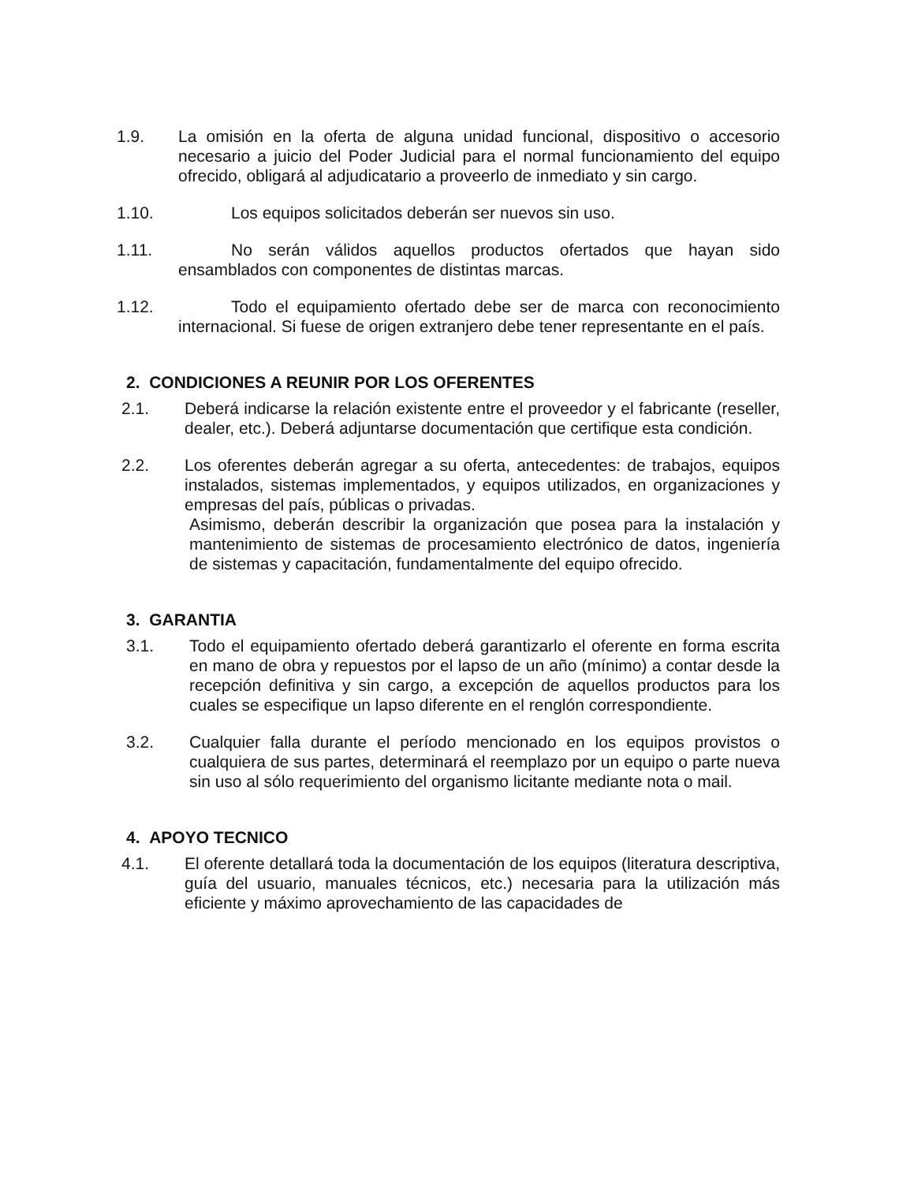1.9. La omisión en la oferta de alguna unidad funcional, dispositivo o accesorio necesario a juicio del Poder Judicial para el normal funcionamiento del equipo ofrecido, obligará al adjudicatario a proveerlo de inmediato y sin cargo.
1.10. Los equipos solicitados deberán ser nuevos sin uso.
1.11. No serán válidos aquellos productos ofertados que hayan sido ensamblados con componentes de distintas marcas.
1.12. Todo el equipamiento ofertado debe ser de marca con reconocimiento internacional. Si fuese de origen extranjero debe tener representante en el país.
2. CONDICIONES A REUNIR POR LOS OFERENTES
2.1. Deberá indicarse la relación existente entre el proveedor y el fabricante (reseller, dealer, etc.). Deberá adjuntarse documentación que certifique esta condición.
2.2. Los oferentes deberán agregar a su oferta, antecedentes: de trabajos, equipos instalados, sistemas implementados, y equipos utilizados, en organizaciones y empresas del país, públicas o privadas.
Asimismo, deberán describir la organización que posea para la instalación y mantenimiento de sistemas de procesamiento electrónico de datos, ingeniería de sistemas y capacitación, fundamentalmente del equipo ofrecido.
3. GARANTIA
3.1. Todo el equipamiento ofertado deberá garantizarlo el oferente en forma escrita en mano de obra y repuestos por el lapso de un año (mínimo) a contar desde la recepción definitiva y sin cargo, a excepción de aquellos productos para los cuales se especifique un lapso diferente en el renglón correspondiente.
3.2. Cualquier falla durante el período mencionado en los equipos provistos o cualquiera de sus partes, determinará el reemplazo por un equipo o parte nueva sin uso al sólo requerimiento del organismo licitante mediante nota o mail.
4. APOYO TECNICO
4.1. El oferente detallará toda la documentación de los equipos (literatura descriptiva, guía del usuario, manuales técnicos, etc.) necesaria para la utilización más eficiente y máximo aprovechamiento de las capacidades de